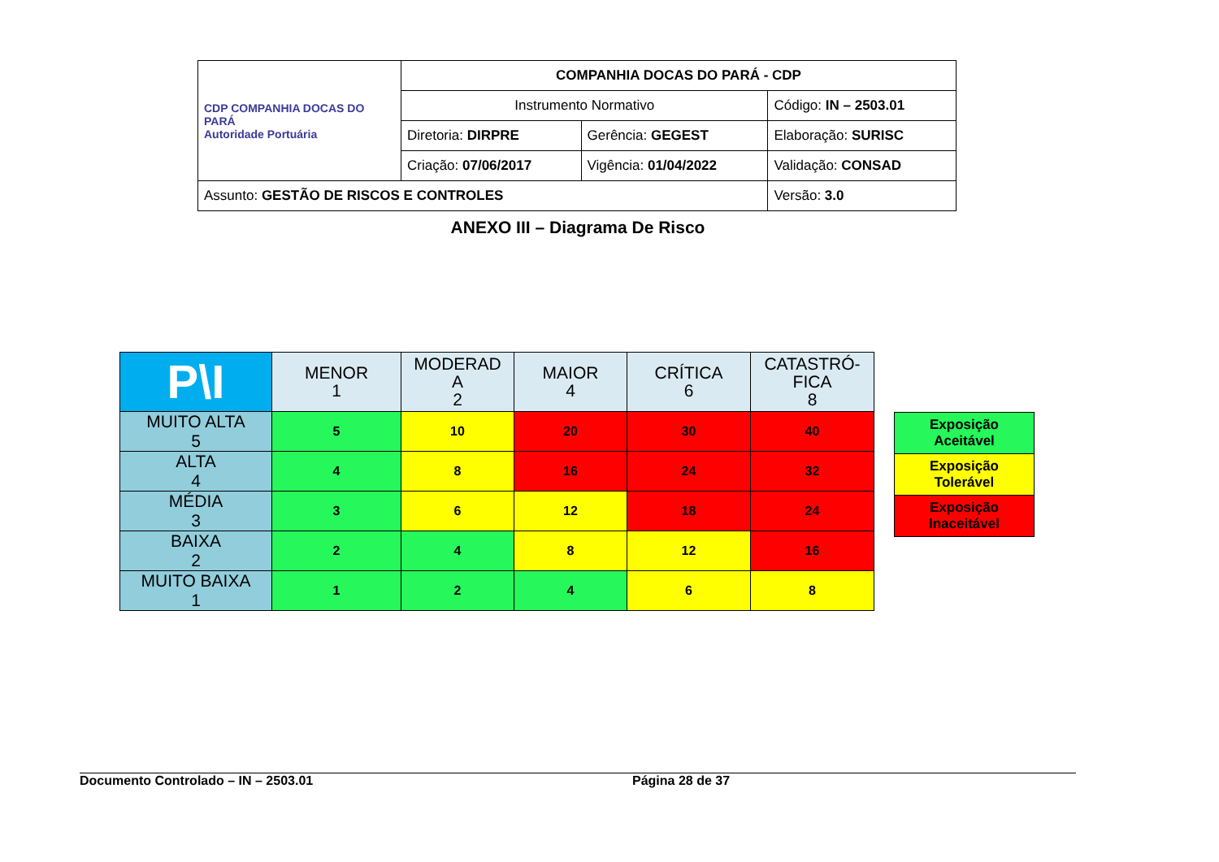| CDP COMPANHIA DOCAS DO PARÁ Autoridade Portuária | COMPANHIA DOCAS DO PARÁ - CDP | | |
| | Instrumento Normativo | | Código: IN – 2503.01 |
| | Diretoria: DIRPRE | Gerência: GEGEST | Elaboração: SURISC |
| | Criação: 07/06/2017 | Vigência: 01/04/2022 | Validação: CONSAD |
| Assunto: GESTÃO DE RISCOS E CONTROLES | | | Versão: 3.0 |
ANEXO III – Diagrama De Risco
| P\I | MENOR 1 | MODERAD A 2 | MAIOR 4 | CRÍTICA 6 | CATASTRÓ- FICA 8 |
| --- | --- | --- | --- | --- | --- |
| MUITO ALTA 5 | 5 | 10 | 20 | 30 | 40 |
| ALTA 4 | 4 | 8 | 16 | 24 | 32 |
| MÉDIA 3 | 3 | 6 | 12 | 18 | 24 |
| BAIXA 2 | 2 | 4 | 8 | 12 | 16 |
| MUITO BAIXA 1 | 1 | 2 | 4 | 6 | 8 |
| Exposição Aceitável |
| Exposição Tolerável |
| Exposição Inaceitável |
Documento Controlado – IN – 2503.01 Página 28 de 37